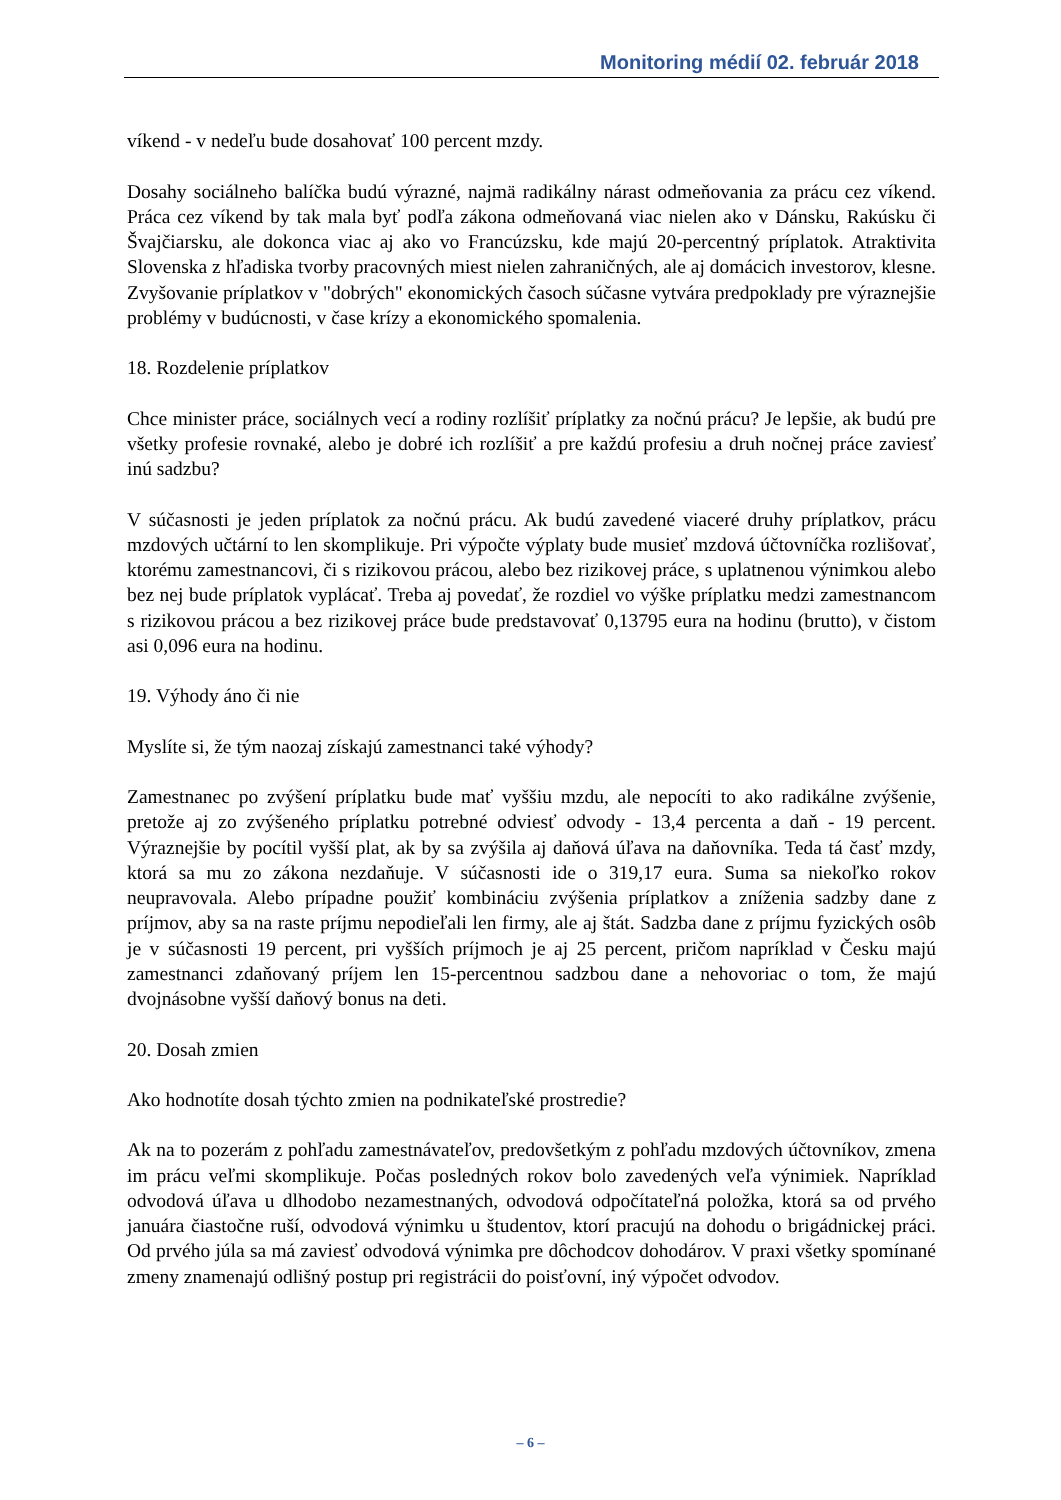Monitoring médií 02. február 2018
víkend - v nedeľu bude dosahovať 100 percent mzdy.
Dosahy sociálneho balíčka budú výrazné, najmä radikálny nárast odmeňovania za prácu cez víkend. Práca cez víkend by tak mala byť podľa zákona odmeňovaná viac nielen ako v Dánsku, Rakúsku či Švajčiarsku, ale dokonca viac aj ako vo Francúzsku, kde majú 20-percentný príplatok. Atraktivita Slovenska z hľadiska tvorby pracovných miest nielen zahraničných, ale aj domácich investorov, klesne. Zvyšovanie príplatkov v "dobrých" ekonomických časoch súčasne vytvára predpoklady pre výraznejšie problémy v budúcnosti, v čase krízy a ekonomického spomalenia.
18. Rozdelenie príplatkov
Chce minister práce, sociálnych vecí a rodiny rozlíšiť príplatky za nočnú prácu? Je lepšie, ak budú pre všetky profesie rovnaké, alebo je dobré ich rozlíšiť a pre každú profesiu a druh nočnej práce zaviesť inú sadzbu?
V súčasnosti je jeden príplatok za nočnú prácu. Ak budú zavedené viaceré druhy príplatkov, prácu mzdových učtární to len skomplikuje. Pri výpočte výplaty bude musieť mzdová účtovníčka rozlišovať, ktorému zamestnancovi, či s rizikovou prácou, alebo bez rizikovej práce, s uplatnenou výnimkou alebo bez nej bude príplatok vyplácať. Treba aj povedať, že rozdiel vo výške príplatku medzi zamestnancom s rizikovou prácou a bez rizikovej práce bude predstavovať 0,13795 eura na hodinu (brutto), v čistom asi 0,096 eura na hodinu.
19. Výhody áno či nie
Myslíte si, že tým naozaj získajú zamestnanci také výhody?
Zamestnanec po zvýšení príplatku bude mať vyššiu mzdu, ale nepocíti to ako radikálne zvýšenie, pretože aj zo zvýšeného príplatku potrebné odviesť odvody - 13,4 percenta a daň - 19 percent. Výraznejšie by pocítil vyšší plat, ak by sa zvýšila aj daňová úľava na daňovníka. Teda tá časť mzdy, ktorá sa mu zo zákona nezdaňuje. V súčasnosti ide o 319,17 eura. Suma sa niekoľko rokov neupravovala. Alebo prípadne použiť kombináciu zvýšenia príplatkov a zníženia sadzby dane z príjmov, aby sa na raste príjmu nepodieľali len firmy, ale aj štát. Sadzba dane z príjmu fyzických osôb je v súčasnosti 19 percent, pri vyšších príjmoch je aj 25 percent, pričom napríklad v Česku majú zamestnanci zdaňovaný príjem len 15-percentnou sadzbou dane a nehovoriac o tom, že majú dvojnásobne vyšší daňový bonus na deti.
20. Dosah zmien
Ako hodnotíte dosah týchto zmien na podnikateľské prostredie?
Ak na to pozerám z pohľadu zamestnávateľov, predovšetkým z pohľadu mzdových účtovníkov, zmena im prácu veľmi skomplikuje. Počas posledných rokov bolo zavedených veľa výnimiek. Napríklad odvodová úľava u dlhodobo nezamestnaných, odvodová odpočítateľná položka, ktorá sa od prvého januára čiastočne ruší, odvodová výnimku u študentov, ktorí pracujú na dohodu o brigádnickej práci. Od prvého júla sa má zaviesť odvodová výnimka pre dôchodcov dohodárov. V praxi všetky spomínané zmeny znamenajú odlišný postup pri registrácii do poisťovní, iný výpočet odvodov.
– 6 –